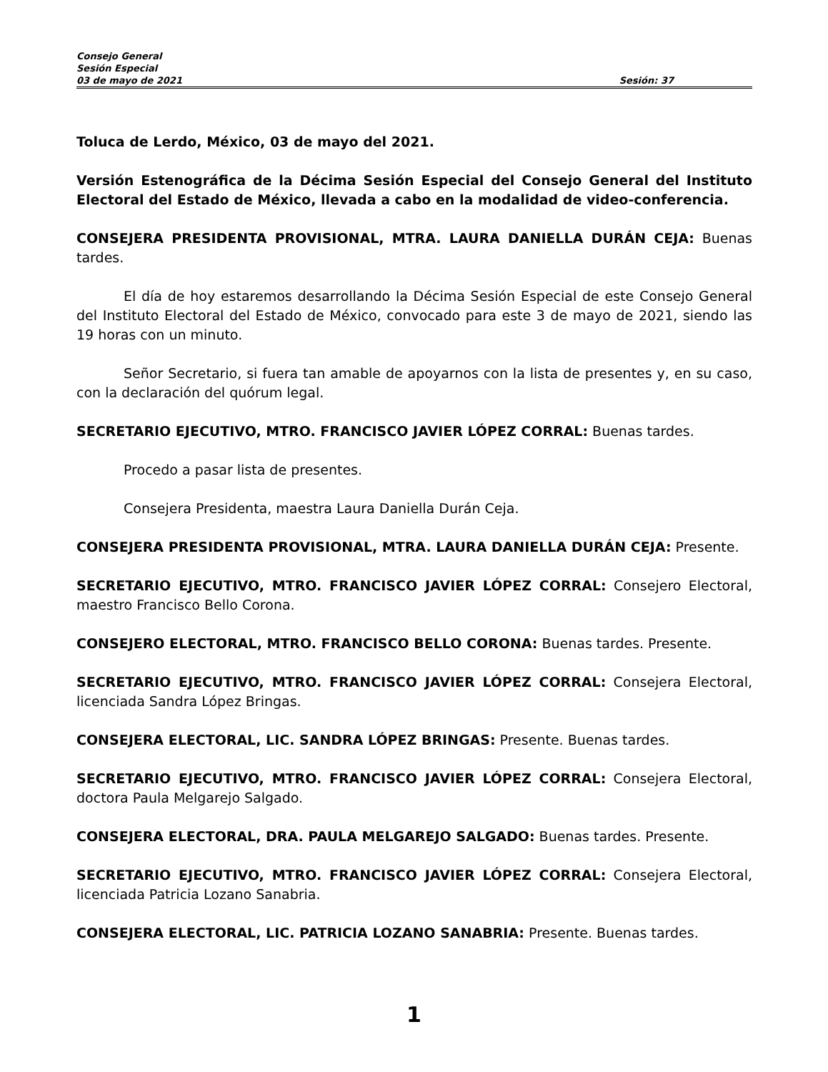Consejo General
Sesión Especial
03 de mayo de 2021 Sesión: 37
Toluca de Lerdo, México, 03 de mayo del 2021.
Versión Estenográfica de la Décima Sesión Especial del Consejo General del Instituto Electoral del Estado de México, llevada a cabo en la modalidad de video-conferencia.
CONSEJERA PRESIDENTA PROVISIONAL, MTRA. LAURA DANIELLA DURÁN CEJA: Buenas tardes.
El día de hoy estaremos desarrollando la Décima Sesión Especial de este Consejo General del Instituto Electoral del Estado de México, convocado para este 3 de mayo de 2021, siendo las 19 horas con un minuto.
Señor Secretario, si fuera tan amable de apoyarnos con la lista de presentes y, en su caso, con la declaración del quórum legal.
SECRETARIO EJECUTIVO, MTRO. FRANCISCO JAVIER LÓPEZ CORRAL: Buenas tardes.
Procedo a pasar lista de presentes.
Consejera Presidenta, maestra Laura Daniella Durán Ceja.
CONSEJERA PRESIDENTA PROVISIONAL, MTRA. LAURA DANIELLA DURÁN CEJA: Presente.
SECRETARIO EJECUTIVO, MTRO. FRANCISCO JAVIER LÓPEZ CORRAL: Consejero Electoral, maestro Francisco Bello Corona.
CONSEJERO ELECTORAL, MTRO. FRANCISCO BELLO CORONA: Buenas tardes. Presente.
SECRETARIO EJECUTIVO, MTRO. FRANCISCO JAVIER LÓPEZ CORRAL: Consejera Electoral, licenciada Sandra López Bringas.
CONSEJERA ELECTORAL, LIC. SANDRA LÓPEZ BRINGAS: Presente. Buenas tardes.
SECRETARIO EJECUTIVO, MTRO. FRANCISCO JAVIER LÓPEZ CORRAL: Consejera Electoral, doctora Paula Melgarejo Salgado.
CONSEJERA ELECTORAL, DRA. PAULA MELGAREJO SALGADO: Buenas tardes. Presente.
SECRETARIO EJECUTIVO, MTRO. FRANCISCO JAVIER LÓPEZ CORRAL: Consejera Electoral, licenciada Patricia Lozano Sanabria.
CONSEJERA ELECTORAL, LIC. PATRICIA LOZANO SANABRIA: Presente. Buenas tardes.
1